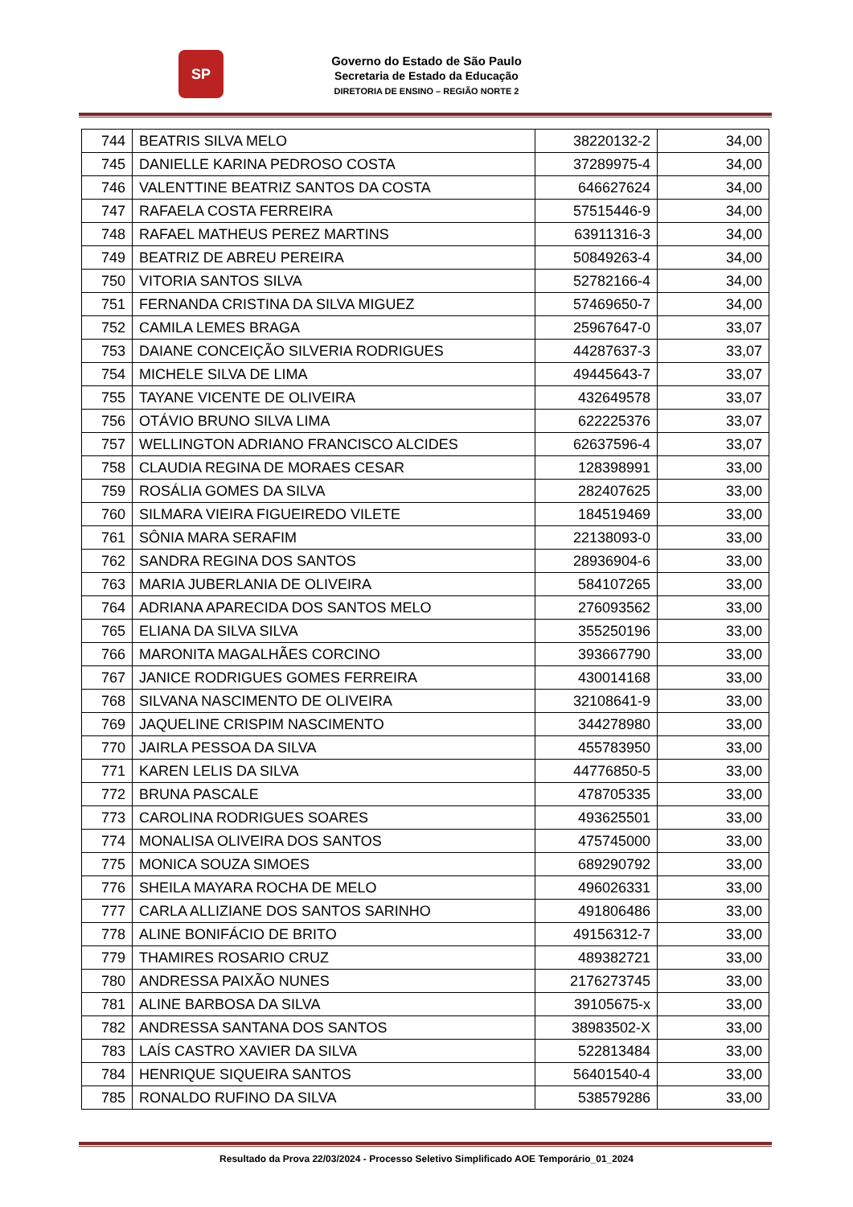SP
Governo do Estado de São Paulo
Secretaria de Estado da Educação
DIRETORIA DE ENSINO – REGIÃO NORTE 2
| 744 | BEATRIS SILVA MELO | 38220132-2 | 34,00 |
| 745 | DANIELLE KARINA PEDROSO COSTA | 37289975-4 | 34,00 |
| 746 | VALENTTINE BEATRIZ SANTOS DA COSTA | 646627624 | 34,00 |
| 747 | RAFAELA COSTA FERREIRA | 57515446-9 | 34,00 |
| 748 | RAFAEL MATHEUS PEREZ MARTINS | 63911316-3 | 34,00 |
| 749 | BEATRIZ DE ABREU PEREIRA | 50849263-4 | 34,00 |
| 750 | VITORIA SANTOS SILVA | 52782166-4 | 34,00 |
| 751 | FERNANDA CRISTINA DA SILVA MIGUEZ | 57469650-7 | 34,00 |
| 752 | CAMILA LEMES BRAGA | 25967647-0 | 33,07 |
| 753 | DAIANE CONCEIÇÃO SILVERIA RODRIGUES | 44287637-3 | 33,07 |
| 754 | MICHELE SILVA DE LIMA | 49445643-7 | 33,07 |
| 755 | TAYANE VICENTE DE OLIVEIRA | 432649578 | 33,07 |
| 756 | OTÁVIO BRUNO SILVA LIMA | 622225376 | 33,07 |
| 757 | WELLINGTON ADRIANO FRANCISCO ALCIDES | 62637596-4 | 33,07 |
| 758 | CLAUDIA REGINA DE MORAES CESAR | 128398991 | 33,00 |
| 759 | ROSÁLIA GOMES DA SILVA | 282407625 | 33,00 |
| 760 | SILMARA VIEIRA FIGUEIREDO VILETE | 184519469 | 33,00 |
| 761 | SÔNIA MARA SERAFIM | 22138093-0 | 33,00 |
| 762 | SANDRA REGINA DOS SANTOS | 28936904-6 | 33,00 |
| 763 | MARIA JUBERLANIA DE OLIVEIRA | 584107265 | 33,00 |
| 764 | ADRIANA APARECIDA DOS SANTOS MELO | 276093562 | 33,00 |
| 765 | ELIANA DA SILVA SILVA | 355250196 | 33,00 |
| 766 | MARONITA MAGALHÃES CORCINO | 393667790 | 33,00 |
| 767 | JANICE RODRIGUES GOMES FERREIRA | 430014168 | 33,00 |
| 768 | SILVANA NASCIMENTO DE OLIVEIRA | 32108641-9 | 33,00 |
| 769 | JAQUELINE CRISPIM NASCIMENTO | 344278980 | 33,00 |
| 770 | JAIRLA PESSOA DA SILVA | 455783950 | 33,00 |
| 771 | KAREN LELIS DA SILVA | 44776850-5 | 33,00 |
| 772 | BRUNA PASCALE | 478705335 | 33,00 |
| 773 | CAROLINA RODRIGUES SOARES | 493625501 | 33,00 |
| 774 | MONALISA OLIVEIRA DOS SANTOS | 475745000 | 33,00 |
| 775 | MONICA SOUZA SIMOES | 689290792 | 33,00 |
| 776 | SHEILA MAYARA ROCHA DE MELO | 496026331 | 33,00 |
| 777 | CARLA ALLIZIANE DOS SANTOS SARINHO | 491806486 | 33,00 |
| 778 | ALINE BONIFÁCIO DE BRITO | 49156312-7 | 33,00 |
| 779 | THAMIRES ROSARIO CRUZ | 489382721 | 33,00 |
| 780 | ANDRESSA PAIXÃO NUNES | 2176273745 | 33,00 |
| 781 | ALINE BARBOSA DA SILVA | 39105675-x | 33,00 |
| 782 | ANDRESSA SANTANA DOS SANTOS | 38983502-X | 33,00 |
| 783 | LAÍS CASTRO XAVIER DA SILVA | 522813484 | 33,00 |
| 784 | HENRIQUE SIQUEIRA SANTOS | 56401540-4 | 33,00 |
| 785 | RONALDO RUFINO DA SILVA | 538579286 | 33,00 |
Resultado da Prova 22/03/2024 - Processo Seletivo Simplificado AOE Temporário_01_2024